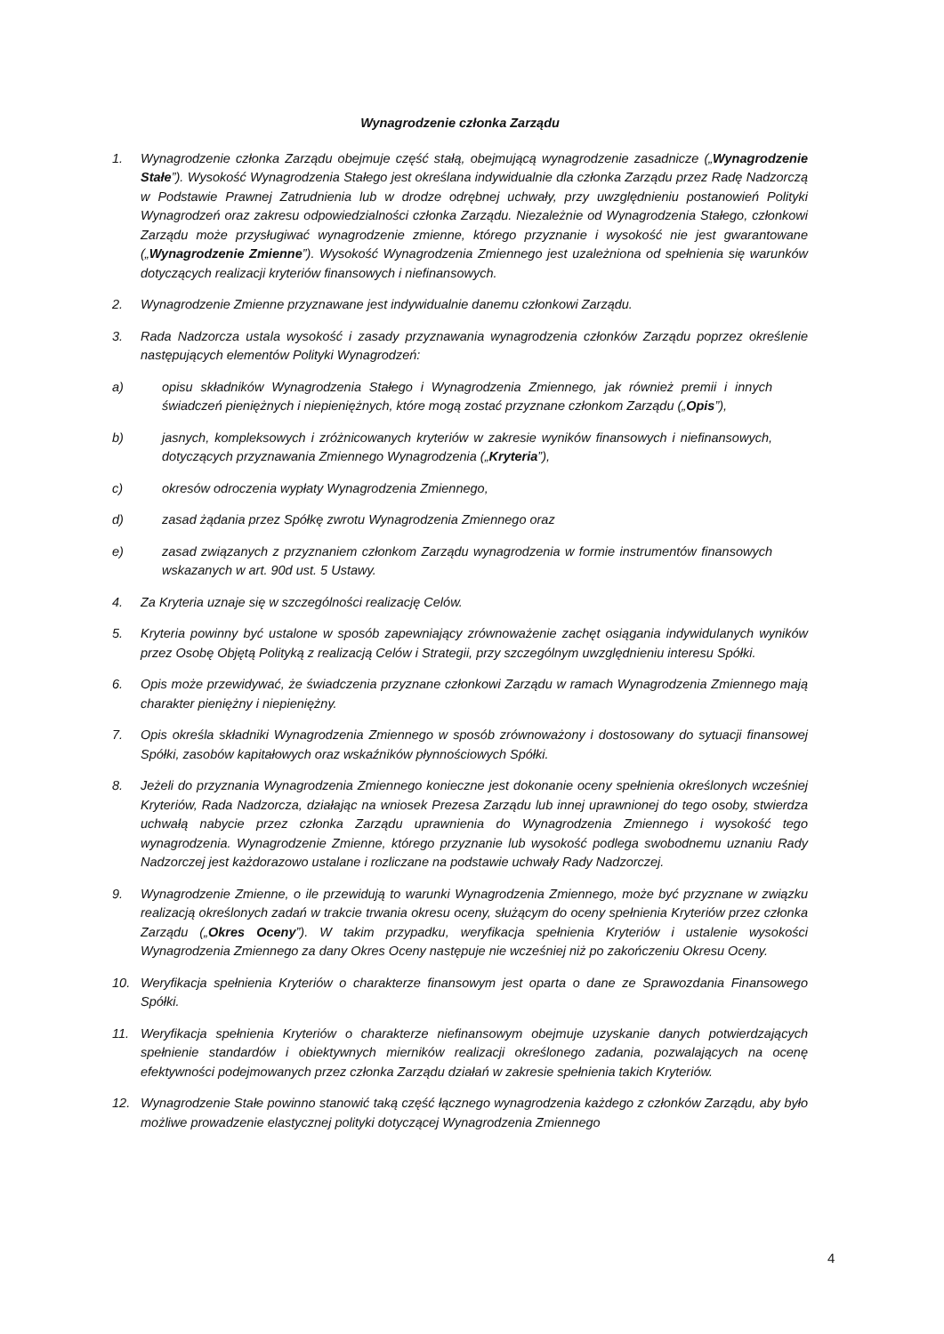Wynagrodzenie członka Zarządu
1. Wynagrodzenie członka Zarządu obejmuje część stałą, obejmującą wynagrodzenie zasadnicze („Wynagrodzenie Stałe”). Wysokość Wynagrodzenia Stałego jest określana indywidualnie dla członka Zarządu przez Radę Nadzorczą w Podstawie Prawnej Zatrudnienia lub w drodze odrębnej uchwały, przy uwzględnieniu postanowień Polityki Wynagrodzeń oraz zakresu odpowiedzialności członka Zarządu. Niezależnie od Wynagrodzenia Stałego, członkowi Zarządu może przysługiwać wynagrodzenie zmienne, którego przyznanie i wysokość nie jest gwarantowane („Wynagrodzenie Zmienne”). Wysokość Wynagrodzenia Zmiennego jest uzależniona od spełnienia się warunków dotyczących realizacji kryteriów finansowych i niefinansowych.
2. Wynagrodzenie Zmienne przyznawane jest indywidualnie danemu członkowi Zarządu.
3. Rada Nadzorcza ustala wysokość i zasady przyznawania wynagrodzenia członków Zarządu poprzez określenie następujących elementów Polityki Wynagrodzeń:
a) opisu składników Wynagrodzenia Stałego i Wynagrodzenia Zmiennego, jak również premii i innych świadczeń pieniężnych i niepieniężnych, które mogą zostać przyznane członkom Zarządu („Opis”),
b) jasnych, kompleksowych i zróżnicowanych kryteriów w zakresie wyników finansowych i niefinansowych, dotyczących przyznawania Zmiennego Wynagrodzenia („Kryteria”),
c) okresów odroczenia wypłaty Wynagrodzenia Zmiennego,
d) zasad żądania przez Spółkę zwrotu Wynagrodzenia Zmiennego oraz
e) zasad związanych z przyznaniem członkom Zarządu wynagrodzenia w formie instrumentów finansowych wskazanych w art. 90d ust. 5 Ustawy.
4. Za Kryteria uznaje się w szczególności realizację Celów.
5. Kryteria powinny być ustalone w sposób zapewniający zrównoważenie zachęt osiągania indywidulanych wyników przez Osobę Objętą Polityką z realizacją Celów i Strategii, przy szczególnym uwzględnieniu interesu Spółki.
6. Opis może przewidywać, że świadczenia przyznane członkowi Zarządu w ramach Wynagrodzenia Zmiennego mają charakter pieniężny i niepieniężny.
7. Opis określa składniki Wynagrodzenia Zmiennego w sposób zrównoważony i dostosowany do sytuacji finansowej Spółki, zasobów kapitałowych oraz wskaźników płynnościowych Spółki.
8. Jeżeli do przyznania Wynagrodzenia Zmiennego konieczne jest dokonanie oceny spełnienia określonych wcześniej Kryteriów, Rada Nadzorcza, działając na wniosek Prezesa Zarządu lub innej uprawnionej do tego osoby, stwierdza uchwałą nabycie przez członka Zarządu uprawnienia do Wynagrodzenia Zmiennego i wysokość tego wynagrodzenia. Wynagrodzenie Zmienne, którego przyznanie lub wysokość podlega swobodnemu uznaniu Rady Nadzorczej jest każdorazowo ustalane i rozliczane na podstawie uchwały Rady Nadzorczej.
9. Wynagrodzenie Zmienne, o ile przewidują to warunki Wynagrodzenia Zmiennego, może być przyznane w związku realizacją określonych zadań w trakcie trwania okresu oceny, służącym do oceny spełnienia Kryteriów przez członka Zarządu („Okres Oceny”). W takim przypadku, weryfikacja spełnienia Kryteriów i ustalenie wysokości Wynagrodzenia Zmiennego za dany Okres Oceny następuje nie wcześniej niż po zakończeniu Okresu Oceny.
10. Weryfikacja spełnienia Kryteriów o charakterze finansowym jest oparta o dane ze Sprawozdania Finansowego Spółki.
11. Weryfikacja spełnienia Kryteriów o charakterze niefinansowym obejmuje uzyskanie danych potwierdzających spełnienie standardów i obiektywnych mierników realizacji określonego zadania, pozwalających na ocenę efektywności podejmowanych przez członka Zarządu działań w zakresie spełnienia takich Kryteriów.
12. Wynagrodzenie Stałe powinno stanowić taką część łącznego wynagrodzenia każdego z członków Zarządu, aby było możliwe prowadzenie elastycznej polityki dotyczącej Wynagrodzenia Zmiennego
4